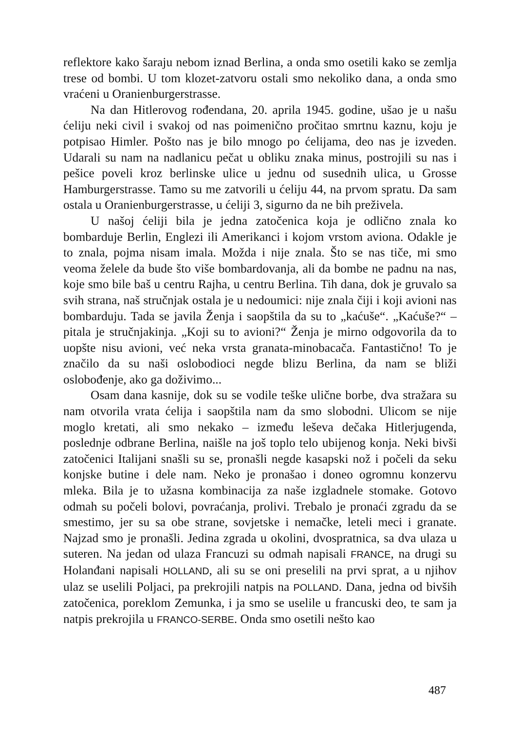reflektore kako šaraju nebom iznad Berlina, a onda smo osetili kako se zemlja trese od bombi. U tom klozet-zatvoru ostali smo nekoliko dana, a onda smo vraćeni u Oranienburgerstrasse.
Na dan Hitlerovog rođendana, 20. aprila 1945. godine, ušao je u našu ćeliju neki civil i svakoj od nas poimenično pročitao smrtnu kaznu, koju je potpisao Himler. Pošto nas je bilo mnogo po ćelijama, deo nas je izveden. Udarali su nam na nadlanicu pečat u obliku znaka minus, postrojili su nas i pešice poveli kroz berlinske ulice u jednu od susednih ulica, u Grosse Hamburgerstrasse. Tamo su me zatvorili u ćeliju 44, na prvom spratu. Da sam ostala u Oranienburgerstrasse, u ćeliji 3, sigurno da ne bih preživela.
U našoj ćeliji bila je jedna zatočenica koja je odlično znala ko bombarduje Berlin, Englezi ili Amerikanci i kojom vrstom aviona. Odakle je to znala, pojma nisam imala. Možda i nije znala. Što se nas tiče, mi smo veoma želele da bude što više bombardovanja, ali da bombe ne padnu na nas, koje smo bile baš u centru Rajha, u centru Berlina. Tih dana, dok je gruvalo sa svih strana, naš stručnjak ostala je u nedoumici: nije znala čiji i koji avioni nas bombarduju. Tada se javila Ženja i saopštila da su to „kaćuše“. „Kaćuše?“ – pitala je stručnjakinja. „Koji su to avioni?“ Ženja je mirno odgovorila da to uopšte nisu avioni, već neka vrsta granata-minobacača. Fantastično! To je značilo da su naši oslobodioci negde blizu Berlina, da nam se bliži oslobođenje, ako ga doživimo...
Osam dana kasnije, dok su se vodile teške ulične borbe, dva stražara su nam otvorila vrata ćelija i saopštila nam da smo slobodni. Ulicom se nije moglo kretati, ali smo nekako – između leševa dečaka Hitlerjugenda, poslednje odbrane Berlina, naišle na još toplo telo ubijenog konja. Neki bivši zatočenici Italijani snašli su se, pronašli negde kasapski nož i počeli da seku konjske butine i dele nam. Neko je pronašao i doneo ogromnu konzervu mleka. Bila je to užasna kombinacija za naše izgladnele stomake. Gotovo odmah su počeli bolovi, povraćanja, prolivi. Trebalo je pronaći zgradu da se smestimo, jer su sa obe strane, sovjetske i nemačke, leteli meci i granate. Najzad smo je pronašli. Jedina zgrada u okolini, dvospratnica, sa dva ulaza u suteren. Na jedan od ulaza Francuzi su odmah napisali FRANCE, na drugi su Holanđani napisali HOLLAND, ali su se oni preselili na prvi sprat, a u njihov ulaz se uselili Poljaci, pa prekrojili natpis na POLLAND. Dana, jedna od bivših zatočenica, poreklom Zemunka, i ja smo se uselile u francuski deo, te sam ja natpis prekrojila u FRANCO-SERBE. Onda smo osetili nešto kao
487